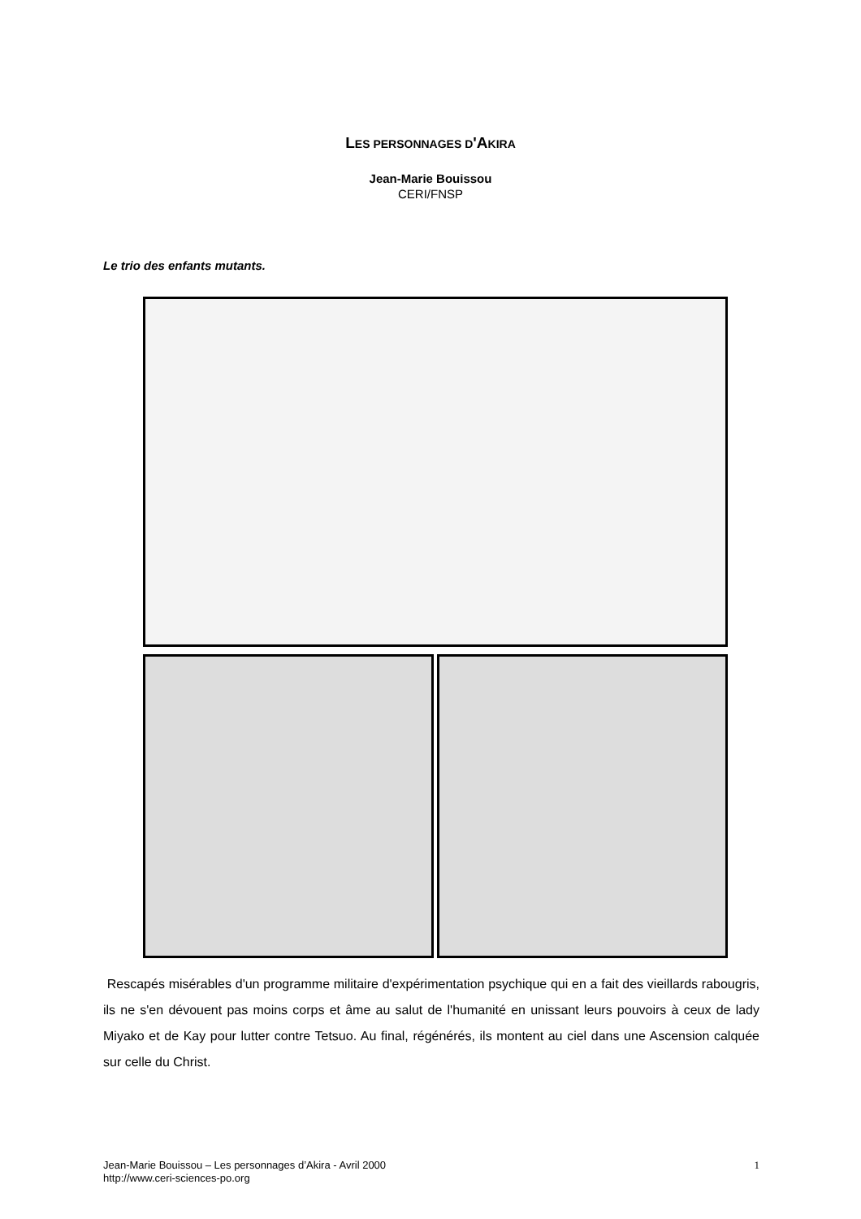LES PERSONNAGES D'AKIRA
Jean-Marie Bouissou
CERI/FNSP
Le trio des enfants mutants.
Rescapés misérables d'un programme militaire d'expérimentation psychique qui en a fait des vieillards rabougris, ils ne s'en dévouent pas moins corps et âme au salut de l'humanité en unissant leurs pouvoirs à ceux de lady Miyako et de Kay pour lutter contre Tetsuo. Au final, régénérés, ils montent au ciel dans une Ascension calquée sur celle du Christ.
1 Jean-Marie Bouissou – Les personnages d’Akira - Avril 2000
http://www.ceri-sciences-po.org